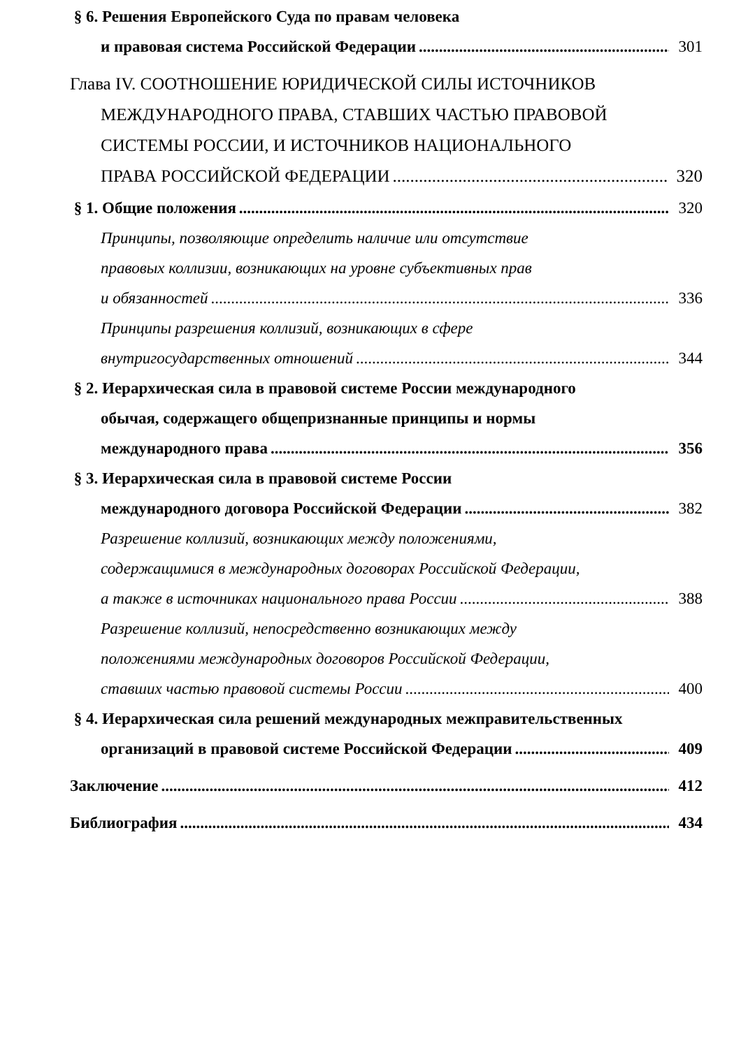§ 6. Решения Европейского Суда по правам человека
и правовая система Российской Федерации 301
Глава IV. СООТНОШЕНИЕ ЮРИДИЧЕСКОЙ СИЛЫ ИСТОЧНИКОВ
МЕЖДУНАРОДНОГО ПРАВА, СТАВШИХ ЧАСТЬЮ ПРАВОВОЙ
СИСТЕМЫ РОССИИ, И ИСТОЧНИКОВ НАЦИОНАЛЬНОГО
ПРАВА РОССИЙСКОЙ ФЕДЕРАЦИИ 320
§ 1. Общие положения 320
Принципы, позволяющие определить наличие или отсутствие
правовых коллизии, возникающих на уровне субъективных прав
и обязанностей 336
Принципы разрешения коллизий, возникающих в сфере
внутригосударственных отношений 344
§ 2. Иерархическая сила в правовой системе России международного
обычая, содержащего общепризнанные принципы и нормы
международного права 356
§ 3. Иерархическая сила в правовой системе России
международного договора Российской Федерации 382
Разрешение коллизий, возникающих между положениями,
содержащимися в международных договорах Российской Федерации,
а также в источниках национального права России 388
Разрешение коллизий, непосредственно возникающих между
положениями международных договоров Российской Федерации,
ставших частью правовой системы России 400
§ 4. Иерархическая сила решений международных межправительственных
организаций в правовой системе Российской Федерации 409
Заключение 412
Библиография 434